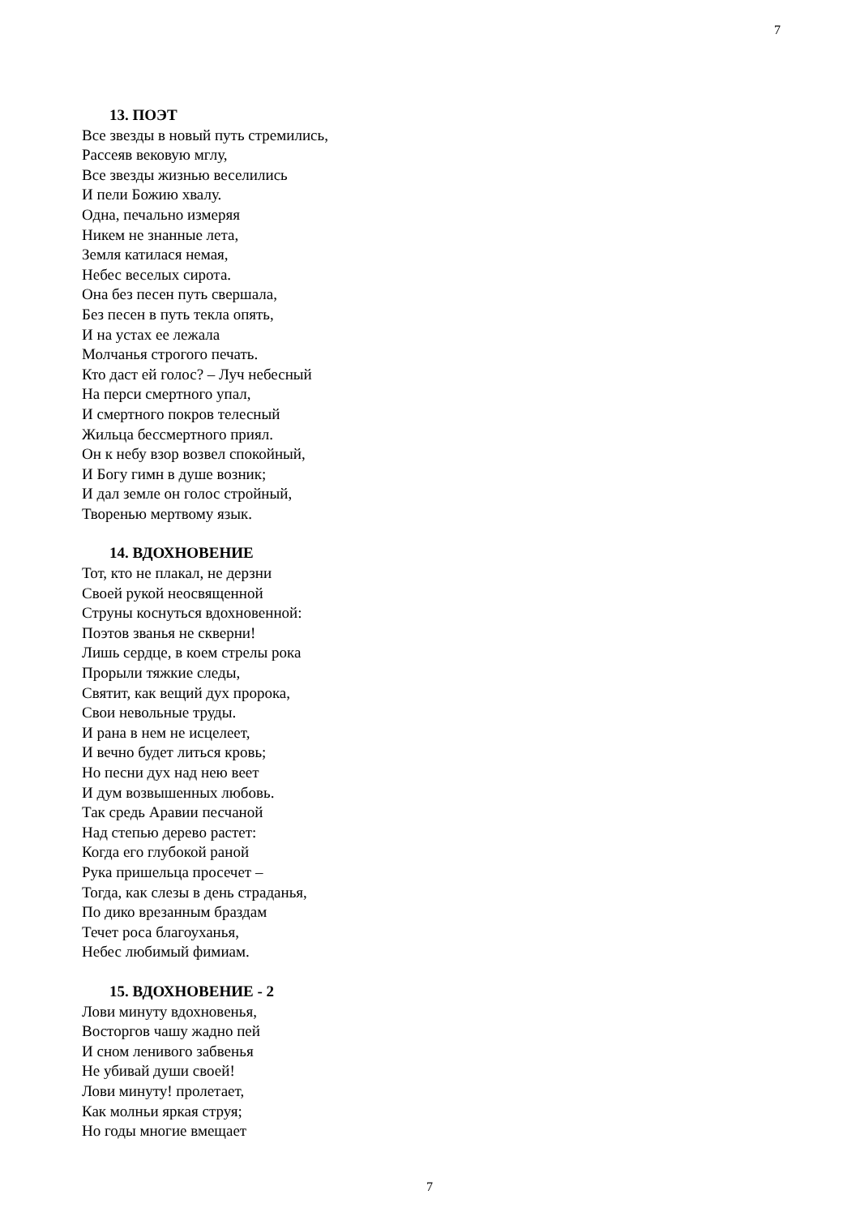7
13. ПОЭТ
Все звезды в новый путь стремились,
Рассеяв вековую мглу,
Все звезды жизнью веселились
И пели Божию хвалу.
Одна, печально измеряя
Никем не знанные лета,
Земля катилася немая,
Небес веселых сирота.
Она без песен путь свершала,
Без песен в путь текла опять,
И на устах ее лежала
Молчанья строгого печать.
Кто даст ей голос? – Луч небесный
На перси смертного упал,
И смертного покров телесный
Жильца бессмертного приял.
Он к небу взор возвел спокойный,
И Богу гимн в душе возник;
И дал земле он голос стройный,
Творенью мертвому язык.
14. ВДОХНОВЕНИЕ
Тот, кто не плакал, не дерзни
Своей рукой неосвященной
Струны коснуться вдохновенной:
Поэтов званья не скверни!
Лишь сердце, в коем стрелы рока
Прорыли тяжкие следы,
Святит, как вещий дух пророка,
Свои невольные труды.
И рана в нем не исцелеет,
И вечно будет литься кровь;
Но песни дух над нею веет
И дум возвышенных любовь.
Так средь Аравии песчаной
Над степью дерево растет:
Когда его глубокой раной
Рука пришельца просечет –
Тогда, как слезы в день страданья,
По дико врезанным браздам
Течет роса благоуханья,
Небес любимый фимиам.
15. ВДОХНОВЕНИЕ - 2
Лови минуту вдохновенья,
Восторгов чашу жадно пей
И сном ленивого забвенья
Не убивай души своей!
Лови минуту! пролетает,
Как молньи яркая струя;
Но годы многие вмещает
7